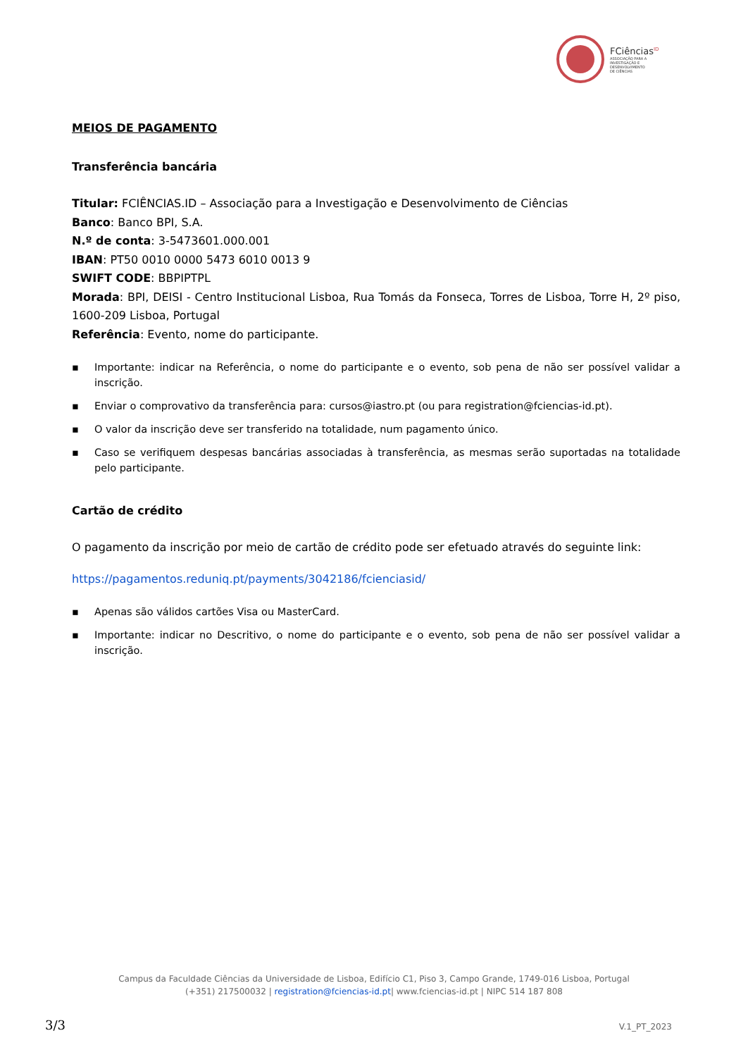FCiências<sup>ID</sup>
ASSOCIAÇÃO PARA A
INVESTIGAÇÃO E
DESENVOLVIMENTO
DE CIÊNCIAS
MEIOS DE PAGAMENTO
Transferência bancária
Titular: FCIÊNCIAS.ID – Associação para a Investigação e Desenvolvimento de Ciências
Banco: Banco BPI, S.A.
N.º de conta: 3-5473601.000.001
IBAN: PT50 0010 0000 5473 6010 0013 9
SWIFT CODE: BBPIPTPL
Morada: BPI, DEISI - Centro Institucional Lisboa, Rua Tomás da Fonseca, Torres de Lisboa, Torre H, 2º piso, 1600-209 Lisboa, Portugal
Referência: Evento, nome do participante.
▪ Importante: indicar na Referência, o nome do participante e o evento, sob pena de não ser possível validar a inscrição.
▪ Enviar o comprovativo da transferência para: cursos@iastro.pt (ou para registration@fciencias-id.pt).
▪ O valor da inscrição deve ser transferido na totalidade, num pagamento único.
▪ Caso se verifiquem despesas bancárias associadas à transferência, as mesmas serão suportadas na totalidade pelo participante.
Cartão de crédito
O pagamento da inscrição por meio de cartão de crédito pode ser efetuado através do seguinte link:
https://pagamentos.reduniq.pt/payments/3042186/fcienciasid/
▪ Apenas são válidos cartões Visa ou MasterCard.
▪ Importante: indicar no Descritivo, o nome do participante e o evento, sob pena de não ser possível validar a inscrição.
Campus da Faculdade Ciências da Universidade de Lisboa, Edifício C1, Piso 3, Campo Grande, 1749-016 Lisboa, Portugal
(+351) 217500032 | registration@fciencias-id.pt| www.fciencias-id.pt | NIPC 514 187 808
3/3 V.1_PT_2023